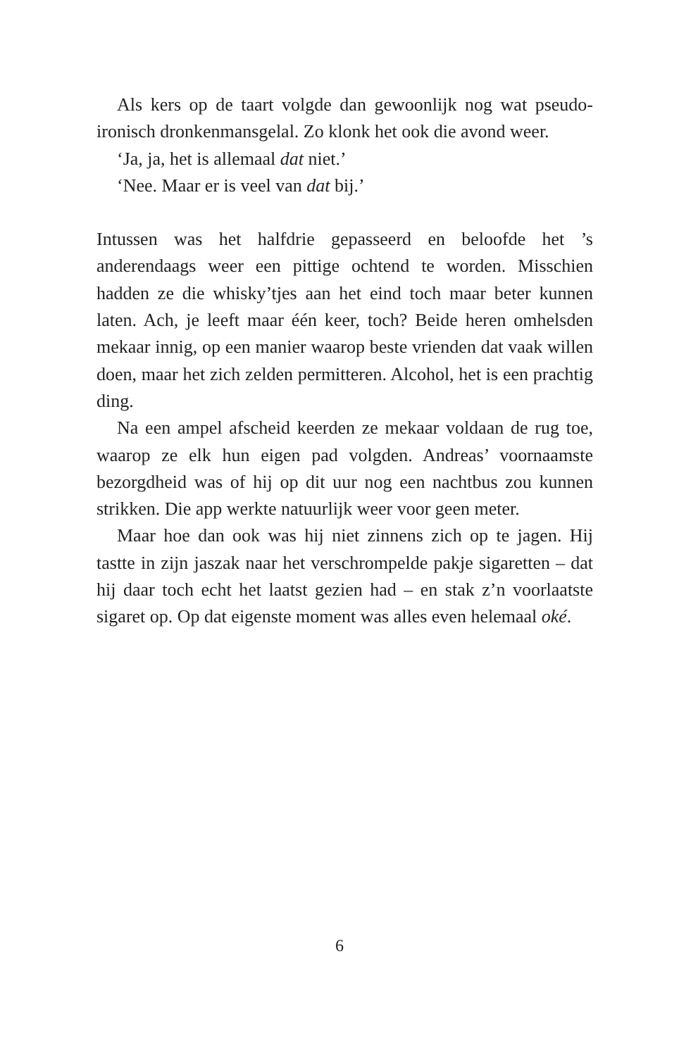Als kers op de taart volgde dan gewoonlijk nog wat pseudo-ironisch dronkenmansgelal. Zo klonk het ook die avond weer.
‘Ja, ja, het is allemaal dat niet.’
‘Nee. Maar er is veel van dat bij.’
Intussen was het halfdrie gepasseerd en beloofde het ’s anderendaags weer een pittige ochtend te worden. Misschien hadden ze die whisky’tjes aan het eind toch maar beter kunnen laten. Ach, je leeft maar één keer, toch? Beide heren omhelsden mekaar innig, op een manier waarop beste vrienden dat vaak willen doen, maar het zich zelden permitteren. Alcohol, het is een prachtig ding.
Na een ampel afscheid keerden ze mekaar voldaan de rug toe, waarop ze elk hun eigen pad volgden. Andreas’ voornaamste bezorgdheid was of hij op dit uur nog een nachtbus zou kunnen strikken. Die app werkte natuurlijk weer voor geen meter.
Maar hoe dan ook was hij niet zinnens zich op te jagen. Hij tastte in zijn jaszak naar het verschrompelde pakje sigaretten – dat hij daar toch echt het laatst gezien had – en stak z’n voorlaatste sigaret op. Op dat eigenste moment was alles even helemaal oké.
6